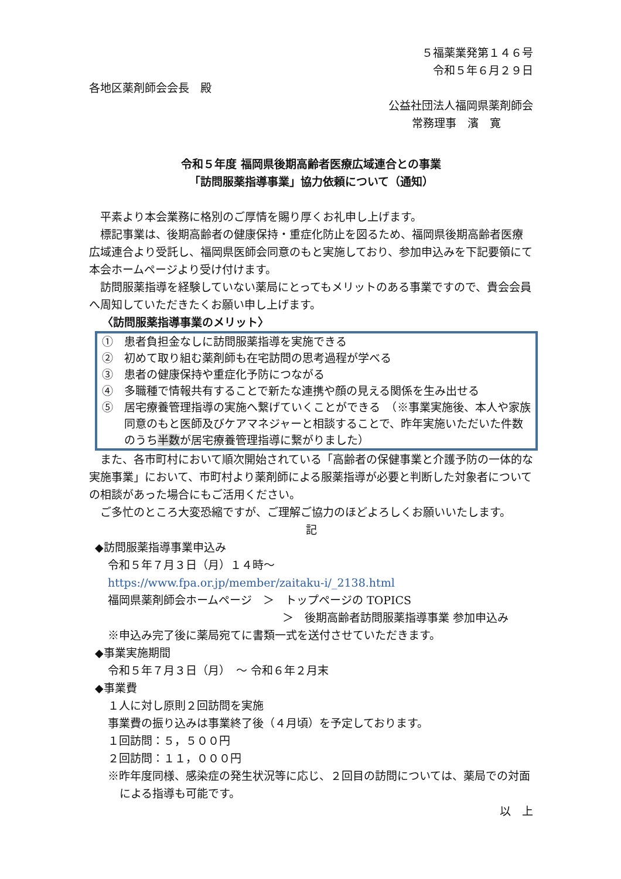５福薬業発第１４６号
令和５年６月２９日
各地区薬剤師会会長　殿
公益社団法人福岡県薬剤師会
常務理事　濱　寛
令和５年度 福岡県後期高齢者医療広域連合との事業
「訪問服薬指導事業」協力依頼について（通知）
　平素より本会業務に格別のご厚情を賜り厚くお礼申し上げます。
　標記事業は、後期高齢者の健康保持・重症化防止を図るため、福岡県後期高齢者医療広域連合より受託し、福岡県医師会同意のもと実施しており、参加申込みを下記要領にて本会ホームページより受け付けます。
　訪問服薬指導を経験していない薬局にとってもメリットのある事業ですので、貴会会員へ周知していただきたくお願い申し上げます。
〈訪問服薬指導事業のメリット〉
①　患者負担金なしに訪問服薬指導を実施できる
②　初めて取り組む薬剤師も在宅訪問の思考過程が学べる
③　患者の健康保持や重症化予防につながる
④　多職種で情報共有することで新たな連携や顔の見える関係を生み出せる
⑤　居宅療養管理指導の実施へ繋げていくことができる　（※事業実施後、本人や家族同意のもと医師及びケアマネジャーと相談することで、昨年実施いただいた件数のうち半数が居宅療養管理指導に繋がりました）
　また、各市町村において順次開始されている「高齢者の保健事業と介護予防の一体的な実施事業」において、市町村より薬剤師による服薬指導が必要と判断した対象者についての相談があった場合にもご活用ください。
　ご多忙のところ大変恐縮ですが、ご理解ご協力のほどよろしくお願いいたします。
記
◆訪問服薬指導事業申込み
令和５年７月３日（月）１４時～
https://www.fpa.or.jp/member/zaitaku-i/_2138.html
福岡県薬剤師会ホームページ　＞　トップページの TOPICS
＞　後期高齢者訪問服薬指導事業 参加申込み
※申込み完了後に薬局宛てに書類一式を送付させていただきます。
◆事業実施期間
令和５年７月３日（月）　～ 令和６年２月末
◆事業費
１人に対し原則２回訪問を実施
事業費の振り込みは事業終了後（４月頃）を予定しております。
１回訪問：５，５００円
２回訪問：１１，０００円
※昨年度同様、感染症の発生状況等に応じ、２回目の訪問については、薬局での対面による指導も可能です。
以　上